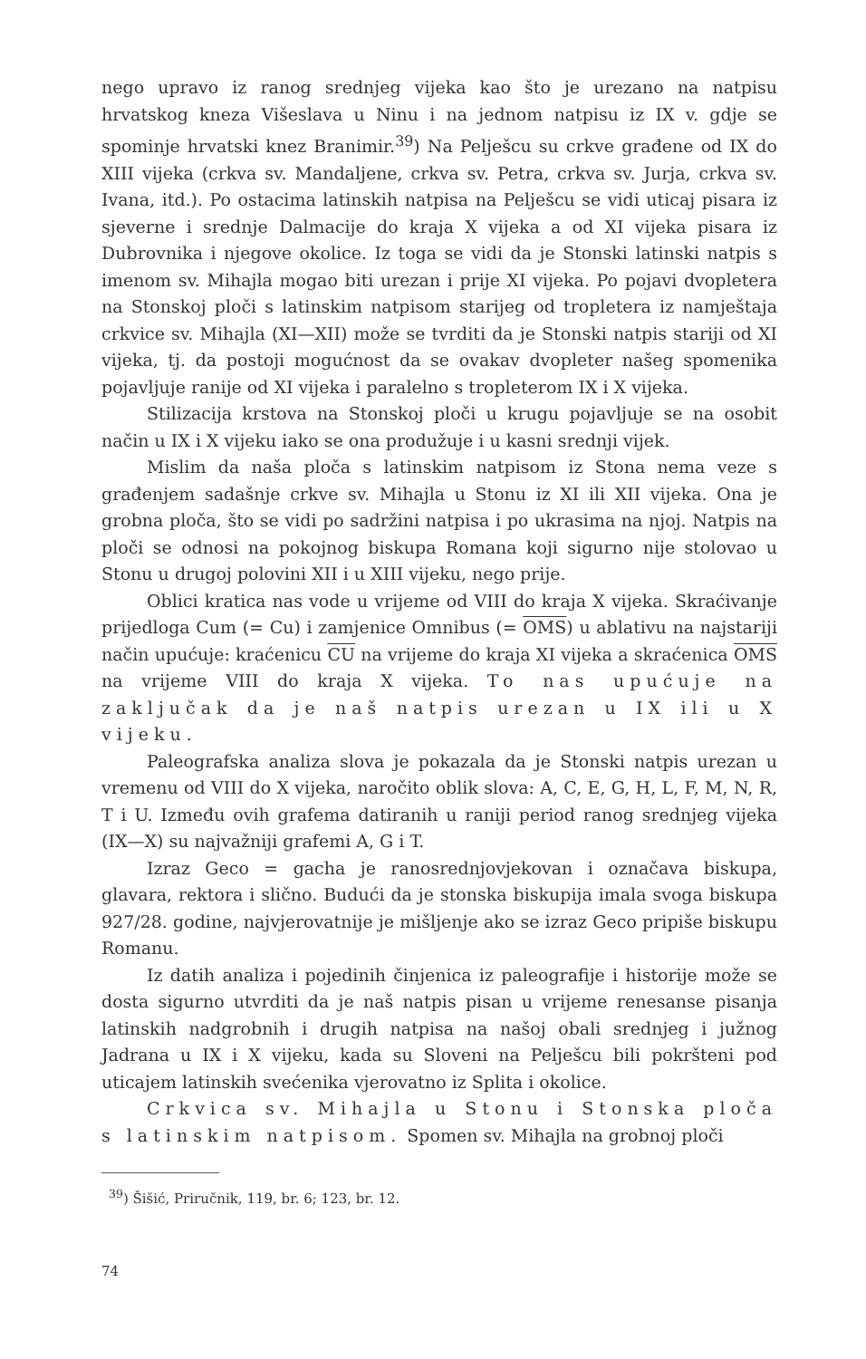nego upravo iz ranog srednjeg vijeka kao što je urezano na natpisu hrvatskog kneza Višeslava u Ninu i na jednom natpisu iz IX v. gdje se spominje hrvatski knez Branimir.<sup>39</sup>) Na Pelješcu su crkve građene od IX do XIII vijeka (crkva sv. Mandaljene, crkva sv. Petra, crkva sv. Jurja, crkva sv. Ivana, itd.). Po ostacima latinskih natpisa na Pelješcu se vidi uticaj pisara iz sjeverne i srednje Dalmacije do kraja X vijeka a od XI vijeka pisara iz Dubrovnika i njegove okolice. Iz toga se vidi da je Stonski latinski natpis s imenom sv. Mihajla mogao biti urezan i prije XI vijeka. Po pojavi dvopletera na Stonskoj ploči s latinskim natpisom starijeg od tropletera iz namještaja crkvice sv. Mihajla (XI—XII) može se tvrditi da je Stonski natpis stariji od XI vijeka, tj. da postoji mogućnost da se ovakav dvopleter našeg spomenika pojavljuje ranije od XI vijeka i paralelno s tropleterom IX i X vijeka.
Stilizacija krstova na Stonskoj ploči u krugu pojavljuje se na osobit način u IX i X vijeku iako se ona produžuje i u kasni srednji vijek.
Mislim da naša ploča s latinskim natpisom iz Stona nema veze s građenjem sadašnje crkve sv. Mihajla u Stonu iz XI ili XII vijeka. Ona je grobna ploča, što se vidi po sadržini natpisa i po ukrasima na njoj. Natpis na ploči se odnosi na pokojnog biskupa Romana koji sigurno nije stolovao u Stonu u drugoj polovini XII i u XIII vijeku, nego prije.
Oblici kratica nas vode u vrijeme od VIII do kraja X vijeka. Skraćivanje prijedloga Cum (= Cu) i zamjenice Omnibus (= OMS) u ablativu na najstariji način upućuje: kraćenicu CU na vrijeme do kraja XI vijeka a skraćenica OMS na vrijeme VIII do kraja X vijeka. To nas upućuje na zaključak da je naš natpis urezan u IX ili u X vijeku.
Paleografska analiza slova je pokazala da je Stonski natpis urezan u vremenu od VIII do X vijeka, naročito oblik slova: A, C, E, G, H, L, F, M, N, R, T i U. Između ovih grafema datiranih u raniji period ranog srednjeg vijeka (IX—X) su najvažniji grafemi A, G i T.
Izraz Geco = gacha je ranosrednjovjekovan i označava biskupa, glavara, rektora i slično. Budući da je stonska biskupija imala svoga biskupa 927/28. godine, najvjerovatnije je mišljenje ako se izraz Geco pripiše biskupu Romanu.
Iz datih analiza i pojedinih činjenica iz paleografije i historije može se dosta sigurno utvrditi da je naš natpis pisan u vrijeme renesanse pisanja latinskih nadgrobnih i drugih natpisa na našoj obali srednjeg i južnog Jadrana u IX i X vijeku, kada su Sloveni na Pelješcu bili pokršteni pod uticajem latinskih svećenika vjerovatno iz Splita i okolice.
Crkvica sv. Mihajla u Stonu i Stonska ploča s latinskim natpisom. Spomen sv. Mihajla na grobnoj ploči
<sup>39</sup>) Šišić, Priručnik, 119, br. 6; 123, br. 12.
74